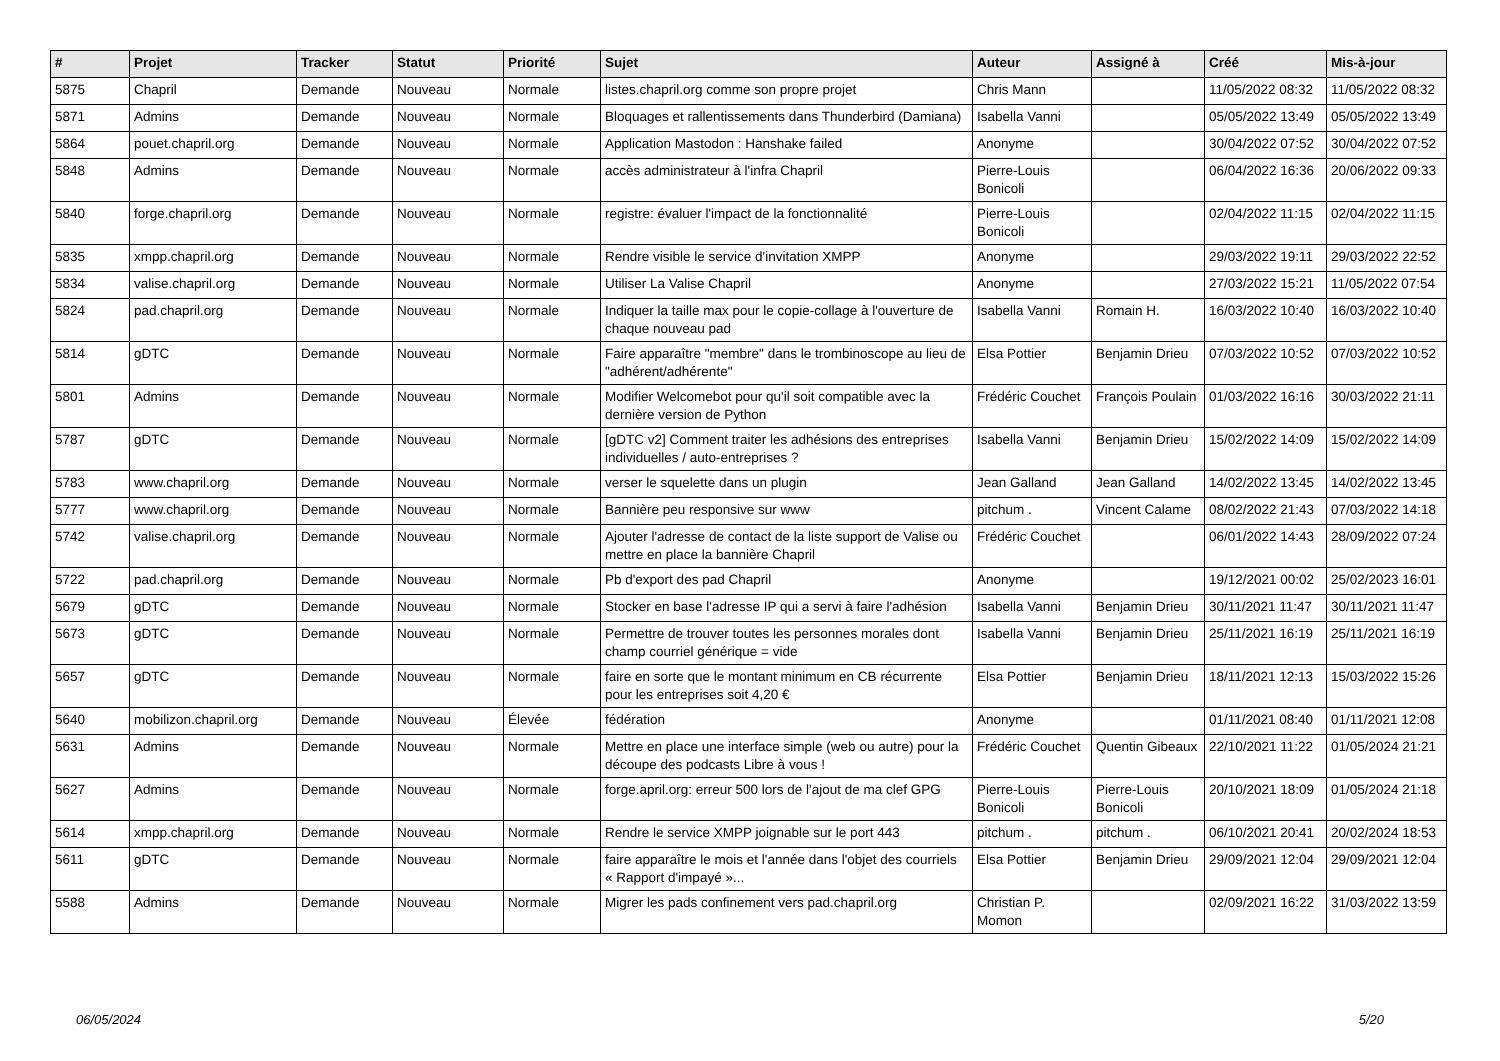| # | Projet | Tracker | Statut | Priorité | Sujet | Auteur | Assigné à | Créé | Mis-à-jour |
| --- | --- | --- | --- | --- | --- | --- | --- | --- | --- |
| 5875 | Chapril | Demande | Nouveau | Normale | listes.chapril.org comme son propre projet | Chris Mann | | 11/05/2022 08:32 | 11/05/2022 08:32 |
| 5871 | Admins | Demande | Nouveau | Normale | Bloquages et rallentissements dans Thunderbird (Damiana) | Isabella Vanni | | 05/05/2022 13:49 | 05/05/2022 13:49 |
| 5864 | pouet.chapril.org | Demande | Nouveau | Normale | Application Mastodon : Hanshake failed | Anonyme | | 30/04/2022 07:52 | 30/04/2022 07:52 |
| 5848 | Admins | Demande | Nouveau | Normale | accès administrateur à l'infra Chapril | Pierre-Louis Bonicoli | | 06/04/2022 16:36 | 20/06/2022 09:33 |
| 5840 | forge.chapril.org | Demande | Nouveau | Normale | registre: évaluer l'impact de la fonctionnalité | Pierre-Louis Bonicoli | | 02/04/2022 11:15 | 02/04/2022 11:15 |
| 5835 | xmpp.chapril.org | Demande | Nouveau | Normale | Rendre visible le service d'invitation XMPP | Anonyme | | 29/03/2022 19:11 | 29/03/2022 22:52 |
| 5834 | valise.chapril.org | Demande | Nouveau | Normale | Utiliser La Valise Chapril | Anonyme | | 27/03/2022 15:21 | 11/05/2022 07:54 |
| 5824 | pad.chapril.org | Demande | Nouveau | Normale | Indiquer la taille max pour le copie-collage à l'ouverture de chaque nouveau pad | Isabella Vanni | Romain H. | 16/03/2022 10:40 | 16/03/2022 10:40 |
| 5814 | gDTC | Demande | Nouveau | Normale | Faire apparaître "membre" dans le trombinoscope au lieu de "adhérent/adhérente" | Elsa Pottier | Benjamin Drieu | 07/03/2022 10:52 | 07/03/2022 10:52 |
| 5801 | Admins | Demande | Nouveau | Normale | Modifier Welcomebot pour qu'il soit compatible avec la dernière version de Python | Frédéric Couchet | François Poulain | 01/03/2022 16:16 | 30/03/2022 21:11 |
| 5787 | gDTC | Demande | Nouveau | Normale | [gDTC v2] Comment traiter les adhésions des entreprises individuelles / auto-entreprises ? | Isabella Vanni | Benjamin Drieu | 15/02/2022 14:09 | 15/02/2022 14:09 |
| 5783 | www.chapril.org | Demande | Nouveau | Normale | verser le squelette dans un plugin | Jean Galland | Jean Galland | 14/02/2022 13:45 | 14/02/2022 13:45 |
| 5777 | www.chapril.org | Demande | Nouveau | Normale | Bannière peu responsive sur www | pitchum . | Vincent Calame | 08/02/2022 21:43 | 07/03/2022 14:18 |
| 5742 | valise.chapril.org | Demande | Nouveau | Normale | Ajouter l'adresse de contact de la liste support de Valise ou mettre en place la bannière Chapril | Frédéric Couchet | | 06/01/2022 14:43 | 28/09/2022 07:24 |
| 5722 | pad.chapril.org | Demande | Nouveau | Normale | Pb d'export des pad Chapril | Anonyme | | 19/12/2021 00:02 | 25/02/2023 16:01 |
| 5679 | gDTC | Demande | Nouveau | Normale | Stocker en base l'adresse IP qui a servi à faire l'adhésion | Isabella Vanni | Benjamin Drieu | 30/11/2021 11:47 | 30/11/2021 11:47 |
| 5673 | gDTC | Demande | Nouveau | Normale | Permettre de trouver toutes les personnes morales dont champ courriel générique = vide | Isabella Vanni | Benjamin Drieu | 25/11/2021 16:19 | 25/11/2021 16:19 |
| 5657 | gDTC | Demande | Nouveau | Normale | faire en sorte que le montant minimum en CB récurrente pour les entreprises soit 4,20 € | Elsa Pottier | Benjamin Drieu | 18/11/2021 12:13 | 15/03/2022 15:26 |
| 5640 | mobilizon.chapril.org | Demande | Nouveau | Élevée | fédération | Anonyme | | 01/11/2021 08:40 | 01/11/2021 12:08 |
| 5631 | Admins | Demande | Nouveau | Normale | Mettre en place une interface simple (web ou autre) pour la découpe des podcasts Libre à vous ! | Frédéric Couchet | Quentin Gibeaux | 22/10/2021 11:22 | 01/05/2024 21:21 |
| 5627 | Admins | Demande | Nouveau | Normale | forge.april.org: erreur 500 lors de l'ajout de ma clef GPG | Pierre-Louis Bonicoli | Pierre-Louis Bonicoli | 20/10/2021 18:09 | 01/05/2024 21:18 |
| 5614 | xmpp.chapril.org | Demande | Nouveau | Normale | Rendre le service XMPP joignable sur le port 443 | pitchum . | pitchum . | 06/10/2021 20:41 | 20/02/2024 18:53 |
| 5611 | gDTC | Demande | Nouveau | Normale | faire apparaître le mois et l'année dans l'objet des courriels « Rapport d'impayé »... | Elsa Pottier | Benjamin Drieu | 29/09/2021 12:04 | 29/09/2021 12:04 |
| 5588 | Admins | Demande | Nouveau | Normale | Migrer les pads confinement vers pad.chapril.org | Christian P. Momon | | 02/09/2021 16:22 | 31/03/2022 13:59 |
06/05/2024 5/20